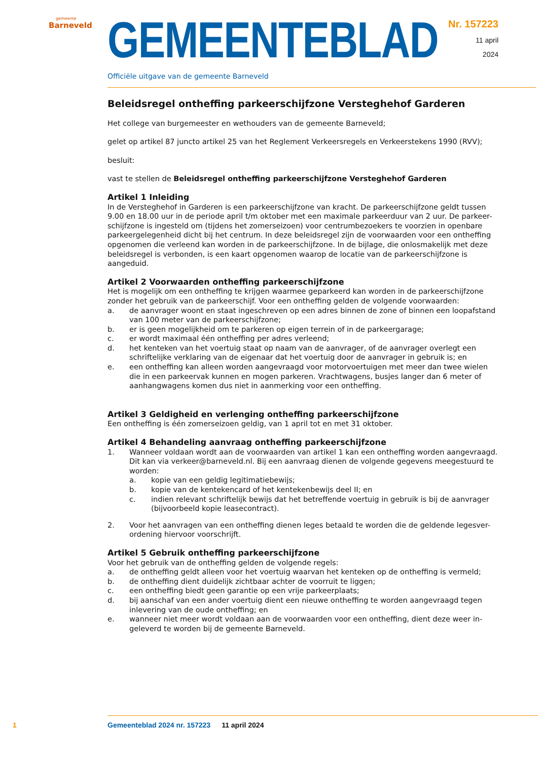gemeente
Barneveld
GEMEENTEBLAD
Nr. 157223
11 april
2024
Officiële uitgave van de gemeente Barneveld
Beleidsregel ontheffing parkeerschijfzone Versteghehof Garderen
Het college van burgemeester en wethouders van de gemeente Barneveld;
gelet op artikel 87 juncto artikel 25 van het Reglement Verkeersregels en Verkeerstekens 1990 (RVV);
besluit:
vast te stellen de Beleidsregel ontheffing parkeerschijfzone Versteghehof Garderen
Artikel 1 Inleiding
In de Versteghehof in Garderen is een parkeerschijfzone van kracht. De parkeerschijfzone geldt tussen 9.00 en 18.00 uur in de periode april t/m oktober met een maximale parkeerduur van 2 uur. De parkeer-schijfzone is ingesteld om (tijdens het zomerseizoen) voor centrumbezoekers te voorzien in openbare parkeergelegenheid dicht bij het centrum. In deze beleidsregel zijn de voorwaarden voor een ontheffing opgenomen die verleend kan worden in de parkeerschijfzone. In de bijlage, die onlosmakelijk met deze beleidsregel is verbonden, is een kaart opgenomen waarop de locatie van de parkeerschijfzone is aangeduid.
Artikel 2 Voorwaarden ontheffing parkeerschijfzone
Het is mogelijk om een ontheffing te krijgen waarmee geparkeerd kan worden in de parkeerschijfzone zonder het gebruik van de parkeerschijf. Voor een ontheffing gelden de volgende voorwaarden:
a. de aanvrager woont en staat ingeschreven op een adres binnen de zone of binnen een loopafstand van 100 meter van de parkeerschijfzone;
b. er is geen mogelijkheid om te parkeren op eigen terrein of in de parkeergarage;
c. er wordt maximaal één ontheffing per adres verleend;
d. het kenteken van het voertuig staat op naam van de aanvrager, of de aanvrager overlegt een schriftelijke verklaring van de eigenaar dat het voertuig door de aanvrager in gebruik is; en
e. een ontheffing kan alleen worden aangevraagd voor motorvoertuigen met meer dan twee wielen die in een parkeervak kunnen en mogen parkeren. Vrachtwagens, busjes langer dan 6 meter of aanhangwagens komen dus niet in aanmerking voor een ontheffing.
Artikel 3 Geldigheid en verlenging ontheffing parkeerschijfzone
Een ontheffing is één zomerseizoen geldig, van 1 april tot en met 31 oktober.
Artikel 4 Behandeling aanvraag ontheffing parkeerschijfzone
1. Wanneer voldaan wordt aan de voorwaarden van artikel 1 kan een ontheffing worden aangevraagd. Dit kan via verkeer@barneveld.nl. Bij een aanvraag dienen de volgende gegevens meegestuurd te worden:
a. kopie van een geldig legitimatiebewijs;
b. kopie van de kentekencard of het kentekenbewijs deel II; en
c. indien relevant schriftelijk bewijs dat het betreffende voertuig in gebruik is bij de aanvrager (bijvoorbeeld kopie leasecontract).
2. Voor het aanvragen van een ontheffing dienen leges betaald te worden die de geldende legesver-ordening hiervoor voorschrijft.
Artikel 5 Gebruik ontheffing parkeerschijfzone
Voor het gebruik van de ontheffing gelden de volgende regels:
a. de ontheffing geldt alleen voor het voertuig waarvan het kenteken op de ontheffing is vermeld;
b. de ontheffing dient duidelijk zichtbaar achter de voorruit te liggen;
c. een ontheffing biedt geen garantie op een vrije parkeerplaats;
d. bij aanschaf van een ander voertuig dient een nieuwe ontheffing te worden aangevraagd tegen inlevering van de oude ontheffing; en
e. wanneer niet meer wordt voldaan aan de voorwaarden voor een ontheffing, dient deze weer in-geleverd te worden bij de gemeente Barneveld.
1 Gemeenteblad 2024 nr. 157223 11 april 2024